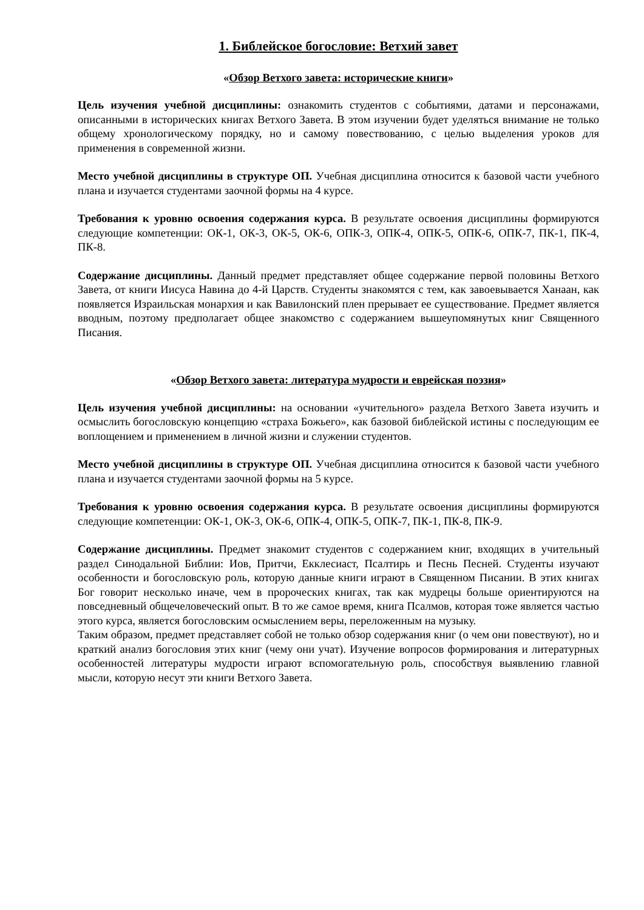1. Библейское богословие: Ветхий завет
«Обзор Ветхого завета: исторические книги»
Цель изучения учебной дисциплины: ознакомить студентов с событиями, датами и персонажами, описанными в исторических книгах Ветхого Завета. В этом изучении будет уделяться внимание не только общему хронологическому порядку, но и самому повествованию, с целью выделения уроков для применения в современной жизни.
Место учебной дисциплины в структуре ОП. Учебная дисциплина относится к базовой части учебного плана и изучается студентами заочной формы на 4 курсе.
Требования к уровню освоения содержания курса. В результате освоения дисциплины формируются следующие компетенции: ОК-1, ОК-3, ОК-5, ОК-6, ОПК-3, ОПК-4, ОПК-5, ОПК-6, ОПК-7, ПК-1, ПК-4, ПК-8.
Содержание дисциплины. Данный предмет представляет общее содержание первой половины Ветхого Завета, от книги Иисуса Навина до 4-й Царств. Студенты знакомятся с тем, как завоевывается Ханаан, как появляется Израильская монархия и как Вавилонский плен прерывает ее существование. Предмет является вводным, поэтому предполагает общее знакомство с содержанием вышеупомянутых книг Священного Писания.
«Обзор Ветхого завета: литература мудрости и еврейская поэзия»
Цель изучения учебной дисциплины: на основании «учительного» раздела Ветхого Завета изучить и осмыслить богословскую концепцию «страха Божьего», как базовой библейской истины с последующим ее воплощением и применением в личной жизни и служении студентов.
Место учебной дисциплины в структуре ОП. Учебная дисциплина относится к базовой части учебного плана и изучается студентами заочной формы на 5 курсе.
Требования к уровню освоения содержания курса. В результате освоения дисциплины формируются следующие компетенции: ОК-1, ОК-3, ОК-6, ОПК-4, ОПК-5, ОПК-7, ПК-1, ПК-8, ПК-9.
Содержание дисциплины. Предмет знакомит студентов с содержанием книг, входящих в учительный раздел Синодальной Библии: Иов, Притчи, Екклесиаст, Псалтирь и Песнь Песней. Студенты изучают особенности и богословскую роль, которую данные книги играют в Священном Писании. В этих книгах Бог говорит несколько иначе, чем в пророческих книгах, так как мудрецы больше ориентируются на повседневный общечеловеческий опыт. В то же самое время, книга Псалмов, которая тоже является частью этого курса, является богословским осмыслением веры, переложенным на музыку.
Таким образом, предмет представляет собой не только обзор содержания книг (о чем они повествуют), но и краткий анализ богословия этих книг (чему они учат). Изучение вопросов формирования и литературных особенностей литературы мудрости играют вспомогательную роль, способствуя выявлению главной мысли, которую несут эти книги Ветхого Завета.